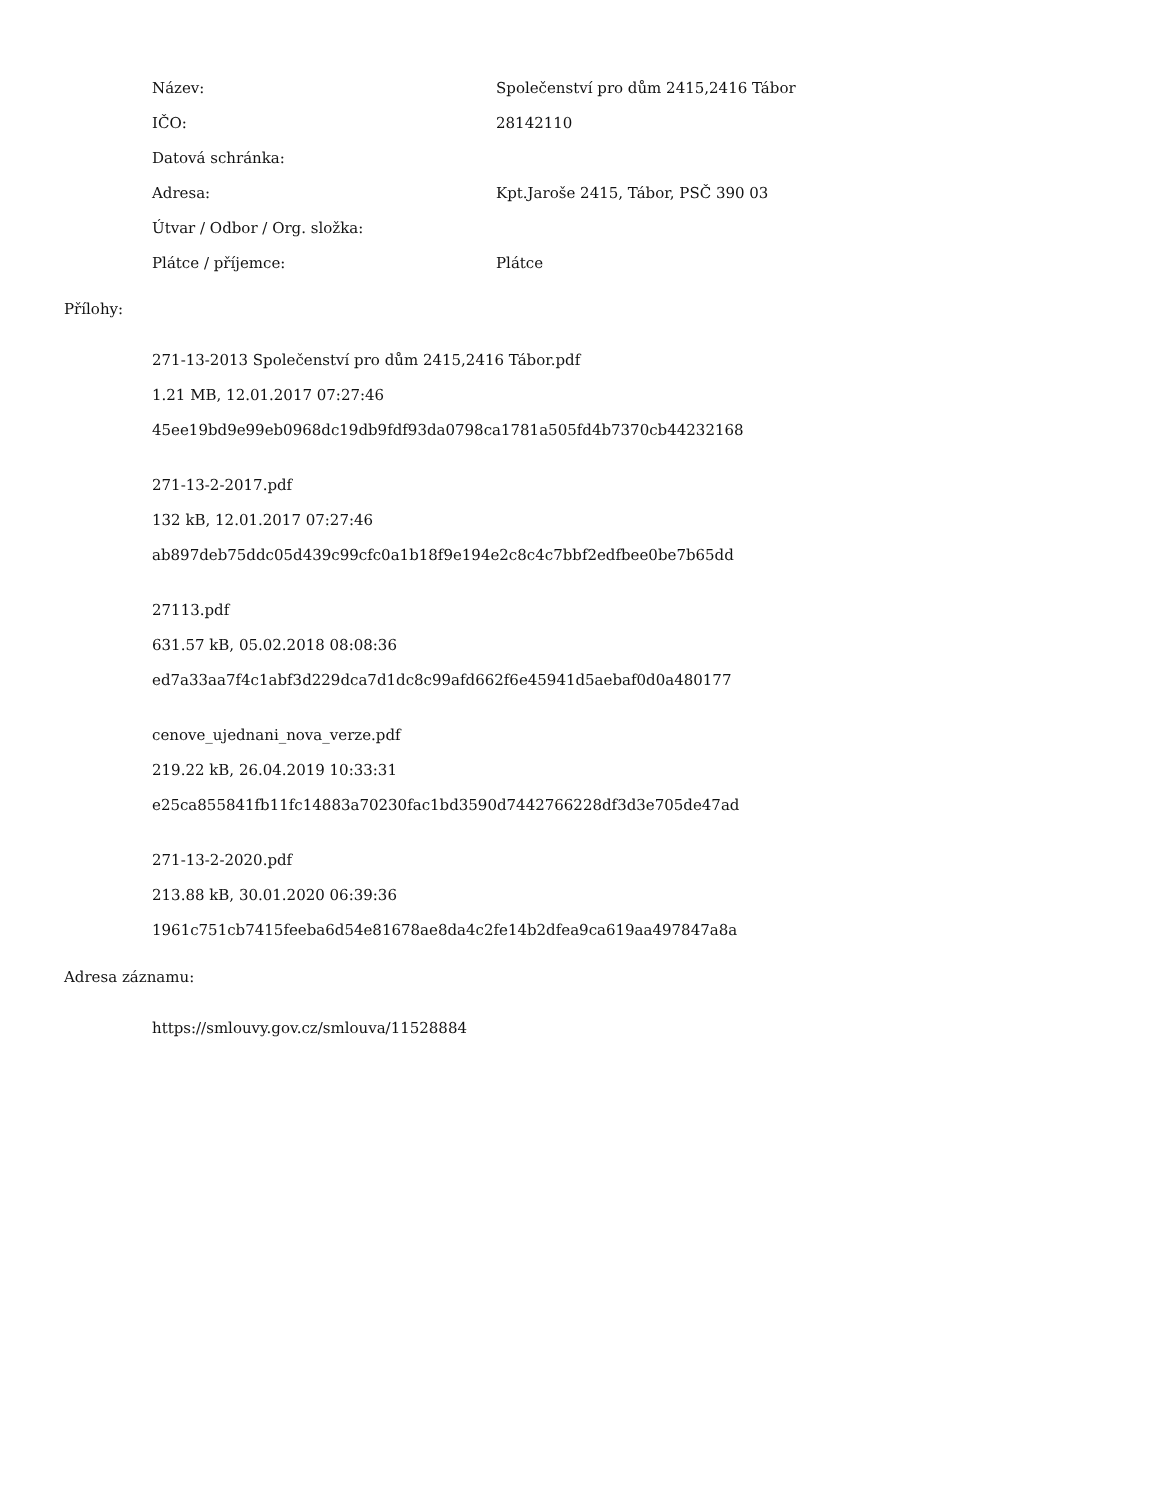| Název: | Společenství pro dům 2415,2416 Tábor |
| IČO: | 28142110 |
| Datová schránka: | |
| Adresa: | Kpt.Jaroše 2415, Tábor, PSČ 390 03 |
| Útvar / Odbor / Org. složka: | |
| Plátce / příjemce: | Plátce |
Přílohy:
271-13-2013 Společenství pro dům 2415,2416 Tábor.pdf
1.21 MB, 12.01.2017 07:27:46
45ee19bd9e99eb0968dc19db9fdf93da0798ca1781a505fd4b7370cb44232168
271-13-2-2017.pdf
132 kB, 12.01.2017 07:27:46
ab897deb75ddc05d439c99cfc0a1b18f9e194e2c8c4c7bbf2edfbee0be7b65dd
27113.pdf
631.57 kB, 05.02.2018 08:08:36
ed7a33aa7f4c1abf3d229dca7d1dc8c99afd662f6e45941d5aebaf0d0a480177
cenove_ujednani_nova_verze.pdf
219.22 kB, 26.04.2019 10:33:31
e25ca855841fb11fc14883a70230fac1bd3590d7442766228df3d3e705de47ad
271-13-2-2020.pdf
213.88 kB, 30.01.2020 06:39:36
1961c751cb7415feeba6d54e81678ae8da4c2fe14b2dfea9ca619aa497847a8a
Adresa záznamu:
https://smlouvy.gov.cz/smlouva/11528884